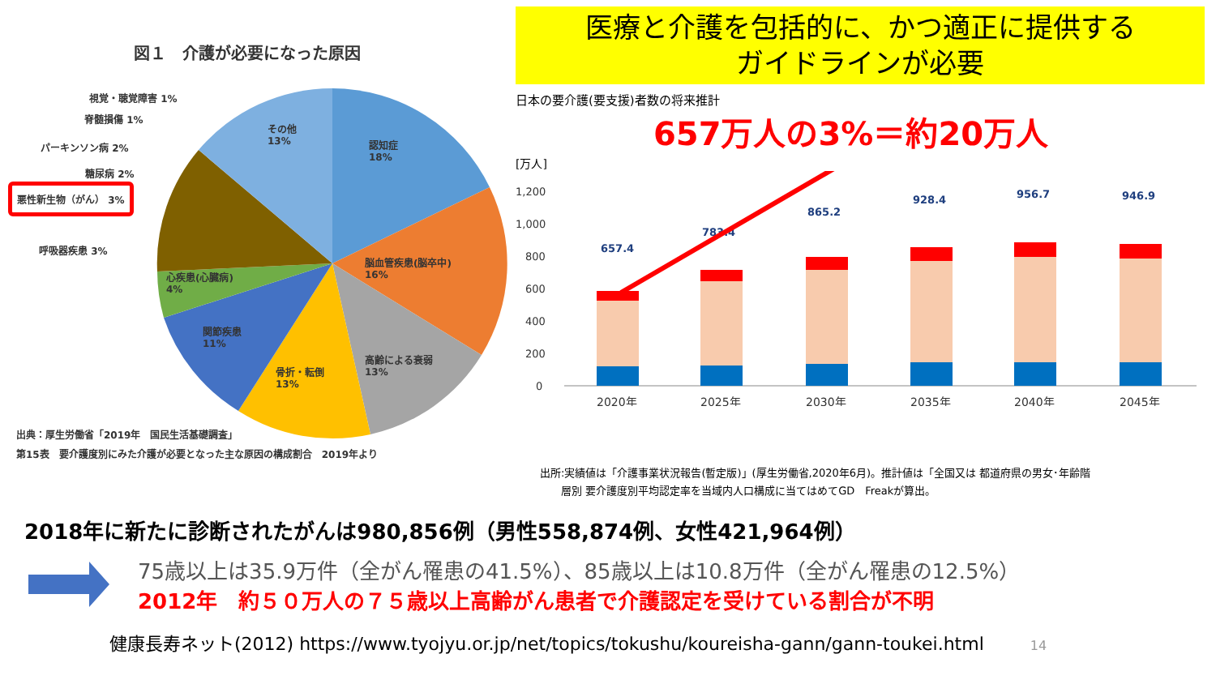図１　介護が必要になった原因
その他
13%
認知症
18%
脳血管疾患(脳卒中)
16%
高齢による衰弱
13%
骨折・転倒
13%
関節疾患
11%
心疾患(心臓病)
4%
視覚・聴覚障害 1%
脊髄損傷 1%
パーキンソン病 2%
糖尿病 2%
悪性新生物（がん） 3%
呼吸器疾患 3%
出典：厚生労働省「2019年　国民生活基礎調査」
第15表　要介護度別にみた介護が必要となった主な原因の構成割合　2019年より
医療と介護を包括的に、かつ適正に提供する
ガイドラインが必要
日本の要介護(要支援)者数の将来推計
657万人の3%＝約20万人
[万人]
1,200
1,000
800
600
400
200
0
657.4
783.4
865.2
928.4
956.7
946.9
2020年
2025年
2030年
2035年
2040年
2045年
出所:実績値は「介護事業状況報告(暫定版)」(厚生労働省,2020年6月)。推計値は「全国又は 都道府県の男女･年齢階
　　層別 要介護度別平均認定率を当域内人口構成に当てはめてGD　Freakが算出。
2018年に新たに診断されたがんは980,856例（男性558,874例、女性421,964例）
75歳以上は35.9万件（全がん罹患の41.5%）、85歳以上は10.8万件（全がん罹患の12.5%）
2012年　約５０万人の７５歳以上高齢がん患者で介護認定を受けている割合が不明
健康長寿ネット(2012) https://www.tyojyu.or.jp/net/topics/tokushu/koureisha-gann/gann-toukei.html 14